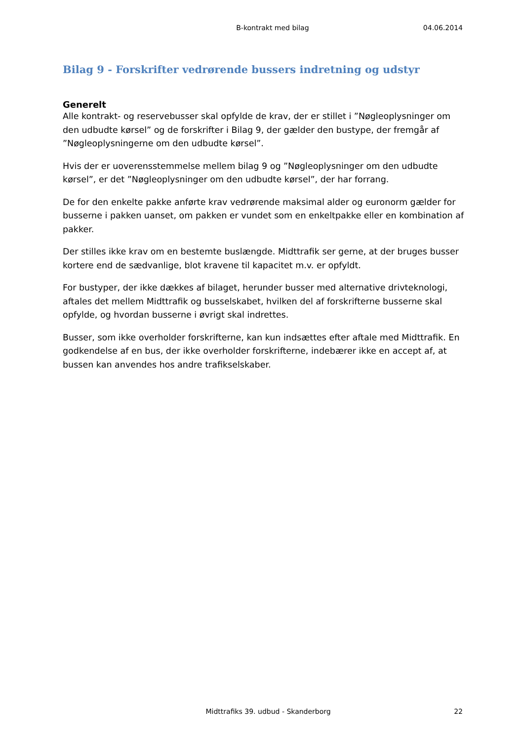B-kontrakt med bilag 04.06.2014
Bilag 9 - Forskrifter vedrørende bussers indretning og udstyr
Generelt
Alle kontrakt- og reservebusser skal opfylde de krav, der er stillet i ”Nøgleoplysninger om den udbudte kørsel” og de forskrifter i Bilag 9, der gælder den bustype, der fremgår af ”Nøgleoplysningerne om den udbudte kørsel”.
Hvis der er uoverensstemmelse mellem bilag 9 og ”Nøgleoplysninger om den udbudte kørsel”, er det ”Nøgleoplysninger om den udbudte kørsel”, der har forrang.
De for den enkelte pakke anførte krav vedrørende maksimal alder og euronorm gælder for busserne i pakken uanset, om pakken er vundet som en enkeltpakke eller en kombination af pakker.
Der stilles ikke krav om en bestemte buslængde. Midttrafik ser gerne, at der bruges busser kortere end de sædvanlige, blot kravene til kapacitet m.v. er opfyldt.
For bustyper, der ikke dækkes af bilaget, herunder busser med alternative drivteknologi, aftales det mellem Midttrafik og busselskabet, hvilken del af forskrifterne busserne skal opfylde, og hvordan busserne i øvrigt skal indrettes.
Busser, som ikke overholder forskrifterne, kan kun indsættes efter aftale med Midttrafik. En godkendelse af en bus, der ikke overholder forskrifterne, indebærer ikke en accept af, at bussen kan anvendes hos andre trafikselskaber.
Midttrafiks 39. udbud - Skanderborg
22